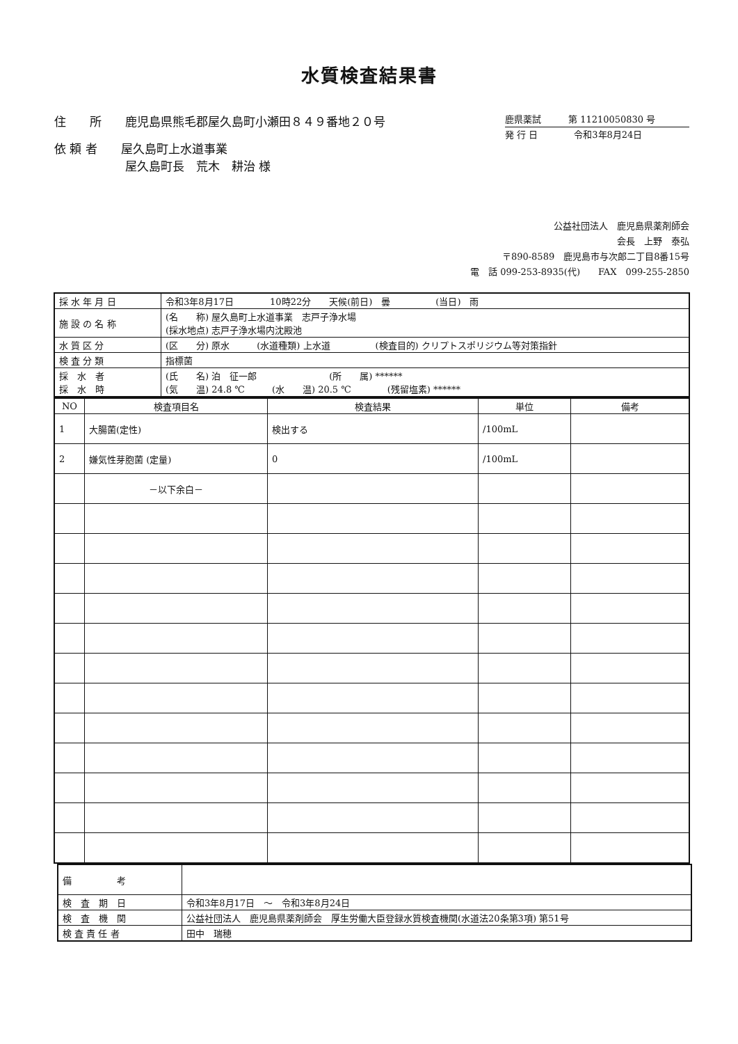水質検査結果書
住　　所　　鹿児島県熊毛郡屋久島町小瀬田８４９番地２０号
依 頼 者　　屋久島町上水道事業
　　　　　　屋久島町長　荒木　耕治 様
鹿県薬試　　　第 11210050830 号
発 行 日　　　　令和3年8月24日
公益社団法人　鹿児島県薬剤師会
会長　上野　泰弘
〒890-8589　鹿児島市与次郎二丁目8番15号
電　話 099-253-8935(代)　　FAX　099-255-2850
| 採 水 年 月 日 | 令和3年8月17日 10時22分 天候(前日) 曇 (当日) 雨 |
| 施 設 の 名 称 | (名 称) 屋久島町上水道事業 志戸子浄水場 (採水地点) 志戸子浄水場内沈殿池 |
| 水 質 区 分 | (区 分) 原水 (水道種類) 上水道 (検査目的) クリプトスポリジウム等対策指針 |
| 検 査 分 類 | 指標菌 |
| 採 水 者 採 水 時 | (氏 名) 泊 征一郎 (所 属) ****** (気 温) 24.8 ℃ (水 温) 20.5 ℃ (残留塩素) ****** |
| NO | 検査項目名 | 検査結果 | 単位 | 備考 |
| --- | --- | --- | --- | --- |
| 1 | 大腸菌(定性) | 検出する | /100mL | |
| 2 | 嫌気性芽胞菌 (定量) | 0 | /100mL | |
| | －以下余白－ | | | |
| 備 考 | |
| 検 査 期 日 | 令和3年8月17日 ～ 令和3年8月24日 |
| 検 査 機 関 | 公益社団法人 鹿児島県薬剤師会 厚生労働大臣登録水質検査機関(水道法20条第3項) 第51号 |
| 検 査 責 任 者 | 田中 瑞穂 |